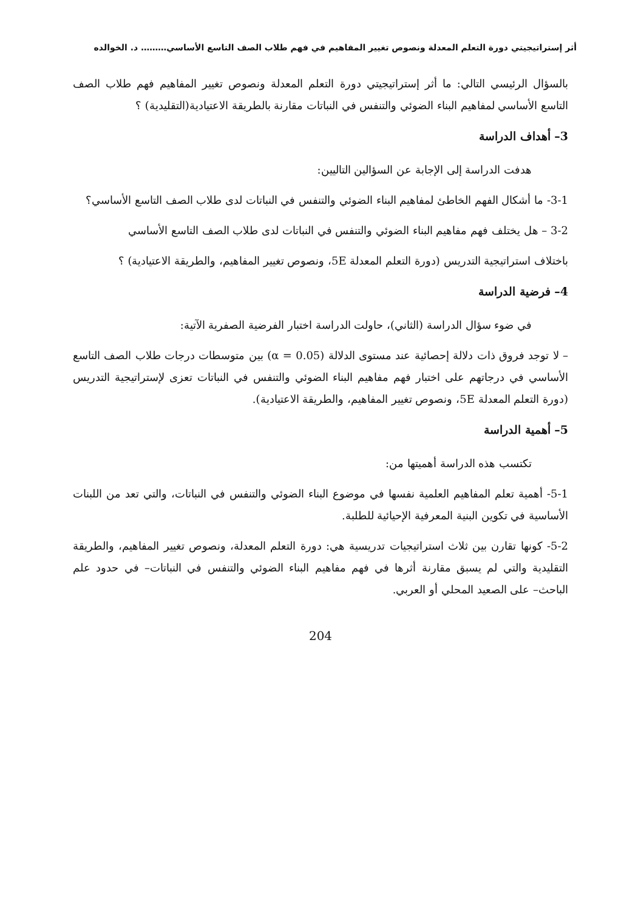أثر إستراتيجيتي دورة التعلم المعدلة ونصوص تغيير المفاهيم في فهم طلاب الصف التاسع الأساسي……… د. الخوالده
بالسؤال الرئيسي التالي: ما أثر إستراتيجيتي دورة التعلم المعدلة ونصوص تغيير المفاهيم فهم طلاب الصف التاسع الأساسي لمفاهيم البناء الضوئي والتنفس في النباتات مقارنة بالطريقة الاعتيادية(التقليدية) ؟
3– أهداف الدراسة
هدفت الدراسة إلى الإجابة عن السؤالين التاليين:
3-1- ما أشكال الفهم الخاطئ لمفاهيم البناء الضوئي والتنفس في النباتات لدى طلاب الصف التاسع الأساسي؟
3-2 – هل يختلف فهم مفاهيم البناء الضوئي والتنفس في النباتات لدى طلاب الصف التاسع الأساسي
باختلاف استراتيجية التدريس (دورة التعلم المعدلة 5E، ونصوص تغيير المفاهيم، والطريقة الاعتيادية) ؟
4– فرضية الدراسة
في ضوء سؤال الدراسة (الثاني)، حاولت الدراسة اختبار الفرضية الصفرية الآتية:
– لا توجد فروق ذات دلالة إحصائية عند مستوى الدلالة (α = 0.05) بين متوسطات درجات طلاب الصف التاسع الأساسي في درجاتهم على اختبار فهم مفاهيم البناء الضوئي والتنفس في النباتات تعزى لإستراتيجية التدريس (دورة التعلم المعدلة 5E، ونصوص تغيير المفاهيم، والطريقة الاعتيادية).
5– أهمية الدراسة
تكتسب هذه الدراسة أهميتها من:
5-1- أهمية تعلم المفاهيم العلمية نفسها في موضوع البناء الضوئي والتنفس في النباتات، والتي تعد من اللبنات الأساسية في تكوين البنية المعرفية الإحيائية للطلبة.
5-2- كونها تقارن بين ثلاث استراتيجيات تدريسية هي: دورة التعلم المعدلة، ونصوص تغيير المفاهيم، والطريقة التقليدية والتي لم يسبق مقارنة أثرها في فهم مفاهيم البناء الضوئي والتنفس في النباتات– في حدود علم الباحث– على الصعيد المحلي أو العربي.
204